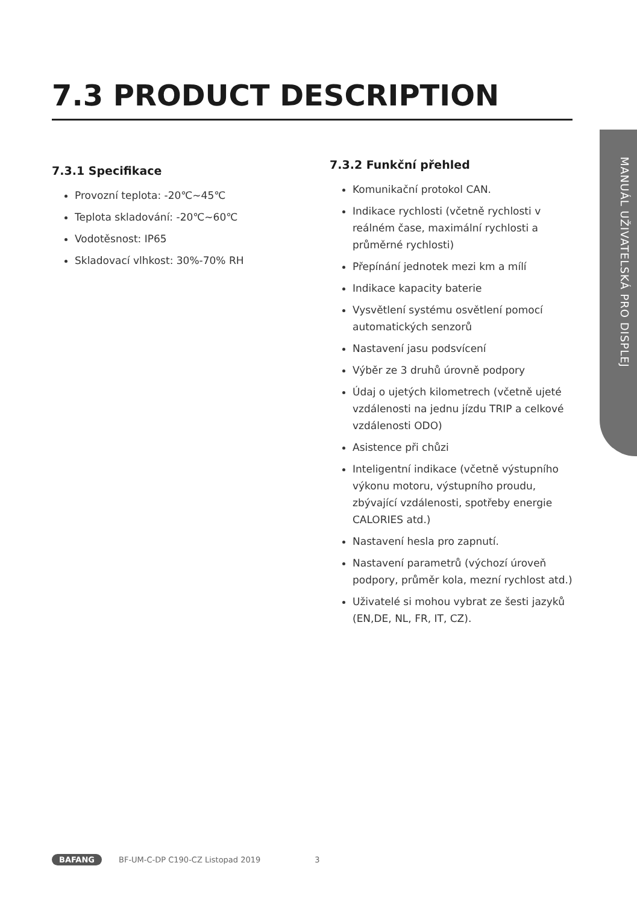7.3 PRODUCT DESCRIPTION
MANUÁL UŽIVATELSKÁ PRO DISPLEJ
7.3.1 Specifikace
Provozní teplota: -20℃~45℃
Teplota skladování: -20℃~60℃
Vodotěsnost: IP65
Skladovací vlhkost: 30%-70% RH
7.3.2 Funkční přehled
Komunikační protokol CAN.
Indikace rychlosti (včetně rychlosti v reálném čase, maximální rychlosti a průměrné rychlosti)
Přepínání jednotek mezi km a mílí
Indikace kapacity baterie
Vysvětlení systému osvětlení pomocí automatických senzorů
Nastavení jasu podsvícení
Výběr ze 3 druhů úrovně podpory
Údaj o ujetých kilometrech (včetně ujeté vzdálenosti na jednu jízdu TRIP a celkové vzdálenosti ODO)
Asistence při chůzi
Inteligentní indikace (včetně výstupního výkonu motoru, výstupního proudu, zbývající vzdálenosti, spotřeby energie CALORIES atd.)
Nastavení hesla pro zapnutí.
Nastavení parametrů (výchozí úroveň podpory, průměr kola, mezní rychlost atd.)
Uživatelé si mohou vybrat ze šesti jazyků (EN,DE, NL, FR, IT, CZ).
BAFANG BF-UM-C-DP C190-CZ Listopad 2019 3